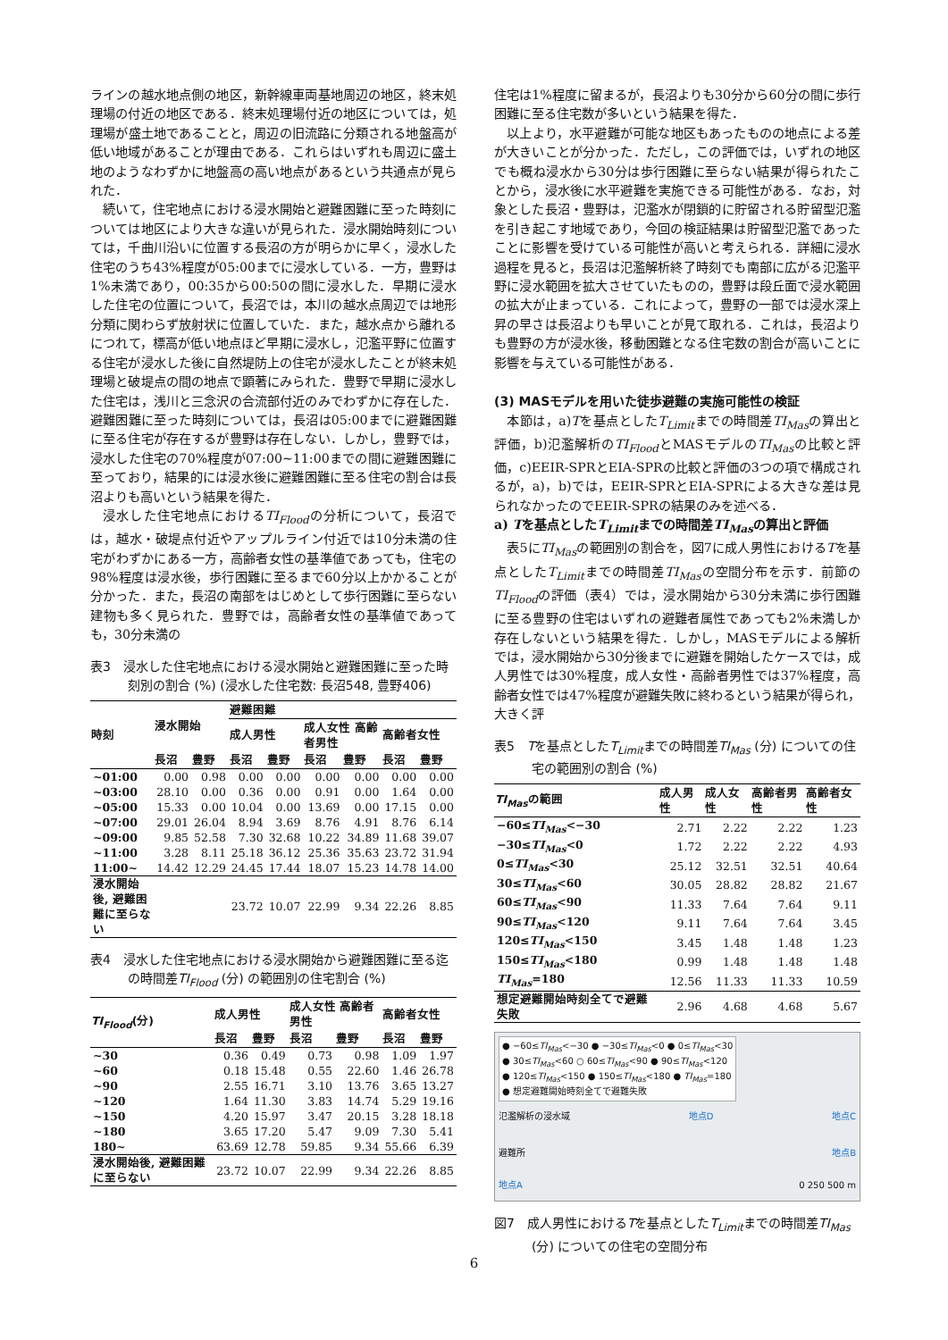ラインの越水地点側の地区，新幹線車両基地周辺の地区，終末処理場の付近の地区である．終末処理場付近の地区については，処理場が盛土地であることと，周辺の旧流路に分類される地盤高が低い地域があることが理由である．これらはいずれも周辺に盛土地のようなわずかに地盤高の高い地点があるという共通点が見られた．
続いて，住宅地点における浸水開始と避難困難に至った時刻については地区により大きな違いが見られた．浸水開始時刻については，千曲川沿いに位置する長沼の方が明らかに早く，浸水した住宅のうち43%程度が05:00までに浸水している．一方，豊野は1%未満であり，00:35から00:50の間に浸水した．早期に浸水した住宅の位置について，長沼では，本川の越水点周辺では地形分類に関わらず放射状に位置していた．また，越水点から離れるにつれて，標高が低い地点ほど早期に浸水し，氾濫平野に位置する住宅が浸水した後に自然堤防上の住宅が浸水したことが終末処理場と破堤点の間の地点で顕著にみられた．豊野で早期に浸水した住宅は，浅川と三念沢の合流部付近のみでわずかに存在した．避難困難に至った時刻については，長沼は05:00までに避難困難に至る住宅が存在するが豊野は存在しない．しかし，豊野では，浸水した住宅の70%程度が07:00~11:00までの間に避難困難に至っており，結果的には浸水後に避難困難に至る住宅の割合は長沼よりも高いという結果を得た．
浸水した住宅地点におけるTI<sub>Flood</sub>の分析について，長沼では，越水・破堤点付近やアップルライン付近では10分未満の住宅がわずかにある一方，高齢者女性の基準値であっても，住宅の98%程度は浸水後，歩行困難に至るまで60分以上かかることが分かった．また，長沼の南部をはじめとして歩行困難に至らない建物も多く見られた．豊野では，高齢者女性の基準値であっても，30分未満の
表3　浸水した住宅地点における浸水開始と避難困難に至った時刻別の割合 (%) (浸水した住宅数: 長沼548, 豊野406)
| 時刻 | 浸水開始 | | 避難困難 | | | | | |
| --- | --- | --- | --- | --- | --- | --- | --- | --- |
| | | | 成人男性 | | 成人女性 高齢者男性 | | 高齢者女性 | |
| | 長沼 | 豊野 | 長沼 | 豊野 | 長沼 | 豊野 | 長沼 | 豊野 |
| ~01:00 | 0.00 | 0.98 | 0.00 | 0.00 | 0.00 | 0.00 | 0.00 | 0.00 |
| ~03:00 | 28.10 | 0.00 | 0.36 | 0.00 | 0.91 | 0.00 | 1.64 | 0.00 |
| ~05:00 | 15.33 | 0.00 | 10.04 | 0.00 | 13.69 | 0.00 | 17.15 | 0.00 |
| ~07:00 | 29.01 | 26.04 | 8.94 | 3.69 | 8.76 | 4.91 | 8.76 | 6.14 |
| ~09:00 | 9.85 | 52.58 | 7.30 | 32.68 | 10.22 | 34.89 | 11.68 | 39.07 |
| ~11:00 | 3.28 | 8.11 | 25.18 | 36.12 | 25.36 | 35.63 | 23.72 | 31.94 |
| 11:00~ | 14.42 | 12.29 | 24.45 | 17.44 | 18.07 | 15.23 | 14.78 | 14.00 |
| 浸水開始後, 避難困難に至らない | | | 23.72 | 10.07 | 22.99 | 9.34 | 22.26 | 8.85 |
表4　浸水した住宅地点における浸水開始から避難困難に至る迄の時間差TI<sub>Flood</sub> (分) の範囲別の住宅割合 (%)
| TI<sub>Flood</sub> (分) | 成人男性 | | 成人女性 高齢者男性 | | 高齢者女性 | |
| --- | --- | --- | --- | --- | --- | --- |
| | 長沼 | 豊野 | 長沼 | 豊野 | 長沼 | 豊野 |
| ~30 | 0.36 | 0.49 | 0.73 | 0.98 | 1.09 | 1.97 |
| ~60 | 0.18 | 15.48 | 0.55 | 22.60 | 1.46 | 26.78 |
| ~90 | 2.55 | 16.71 | 3.10 | 13.76 | 3.65 | 13.27 |
| ~120 | 1.64 | 11.30 | 3.83 | 14.74 | 5.29 | 19.16 |
| ~150 | 4.20 | 15.97 | 3.47 | 20.15 | 3.28 | 18.18 |
| ~180 | 3.65 | 17.20 | 5.47 | 9.09 | 7.30 | 5.41 |
| 180~ | 63.69 | 12.78 | 59.85 | 9.34 | 55.66 | 6.39 |
| 浸水開始後, 避難困難に至らない | 23.72 | 10.07 | 22.99 | 9.34 | 22.26 | 8.85 |
住宅は1%程度に留まるが，長沼よりも30分から60分の間に歩行困難に至る住宅数が多いという結果を得た．
以上より，水平避難が可能な地区もあったものの地点による差が大きいことが分かった．ただし，この評価では，いずれの地区でも概ね浸水から30分は歩行困難に至らない結果が得られたことから，浸水後に水平避難を実施できる可能性がある．なお，対象とした長沼・豊野は，氾濫水が閉鎖的に貯留される貯留型氾濫を引き起こす地域であり，今回の検証結果は貯留型氾濫であったことに影響を受けている可能性が高いと考えられる．詳細に浸水過程を見ると，長沼は氾濫解析終了時刻でも南部に広がる氾濫平野に浸水範囲を拡大させていたものの，豊野は段丘面で浸水範囲の拡大が止まっている．これによって，豊野の一部では浸水深上昇の早さは長沼よりも早いことが見て取れる．これは，長沼よりも豊野の方が浸水後，移動困難となる住宅数の割合が高いことに影響を与えている可能性がある．
(3) MASモデルを用いた徒歩避難の実施可能性の検証
本節は，a)Tを基点としたT<sub>Limit</sub>までの時間差TI<sub>Mas</sub>の算出と評価，b)氾濫解析のTI<sub>Flood</sub>とMASモデルのTI<sub>Mas</sub>の比較と評価，c)EEIR-SPRとEIA-SPRの比較と評価の3つの項で構成されるが，a)，b)では，EEIR-SPRとEIA-SPRによる大きな差は見られなかったのでEEIR-SPRの結果のみを述べる．
a) Tを基点としたT<sub>Limit</sub>までの時間差TI<sub>Mas</sub>の算出と評価
表5にTI<sub>Mas</sub>の範囲別の割合を，図7に成人男性におけるTを基点としたT<sub>Limit</sub>までの時間差TI<sub>Mas</sub>の空間分布を示す．前節のTI<sub>Flood</sub>の評価（表4）では，浸水開始から30分未満に歩行困難に至る豊野の住宅はいずれの避難者属性であっても2%未満しか存在しないという結果を得た．しかし，MASモデルによる解析では，浸水開始から30分後までに避難を開始したケースでは，成人男性では30%程度，成人女性・高齢者男性では37%程度，高齢者女性では47%程度が避難失敗に終わるという結果が得られ，大きく評
表5　Tを基点としたT<sub>Limit</sub>までの時間差TI<sub>Mas</sub> (分) についての住宅の範囲別の割合 (%)
| TI<sub>Mas</sub> の範囲 | 成人男性 | 成人女性 | 高齢者男性 | 高齢者女性 |
| --- | --- | --- | --- | --- |
| −60≤ TI<sub>Mas</sub> <−30 | 2.71 | 2.22 | 2.22 | 1.23 |
| −30≤ TI<sub>Mas</sub> <0 | 1.72 | 2.22 | 2.22 | 4.93 |
| 0≤ TI<sub>Mas</sub> <30 | 25.12 | 32.51 | 32.51 | 40.64 |
| 30≤ TI<sub>Mas</sub> <60 | 30.05 | 28.82 | 28.82 | 21.67 |
| 60≤ TI<sub>Mas</sub> <90 | 11.33 | 7.64 | 7.64 | 9.11 |
| 90≤ TI<sub>Mas</sub> <120 | 9.11 | 7.64 | 7.64 | 3.45 |
| 120≤ TI<sub>Mas</sub> <150 | 3.45 | 1.48 | 1.48 | 1.23 |
| 150≤ TI<sub>Mas</sub> <180 | 0.99 | 1.48 | 1.48 | 1.48 |
| TI<sub>Mas</sub> =180 | 12.56 | 11.33 | 11.33 | 10.59 |
| 想定避難開始時刻全てで避難失敗 | 2.96 | 4.68 | 4.68 | 5.67 |
● −60≤TI<sub>Mas</sub><−30 ● −30≤TI<sub>Mas</sub><0 ● 0≤TI<sub>Mas</sub><30
● 30≤TI<sub>Mas</sub><60 ○ 60≤TI<sub>Mas</sub><90 ● 90≤TI<sub>Mas</sub><120
● 120≤TI<sub>Mas</sub><150 ● 150≤TI<sub>Mas</sub><180 ● TI<sub>Mas</sub>=180
● 想定避難開始時刻全てで避難失敗
氾濫解析の浸水域 地点D 地点C
避難所 地点B
地点A 0 250 500 m
図7　成人男性におけるTを基点としたT<sub>Limit</sub>までの時間差TI<sub>Mas</sub> (分) についての住宅の空間分布
6